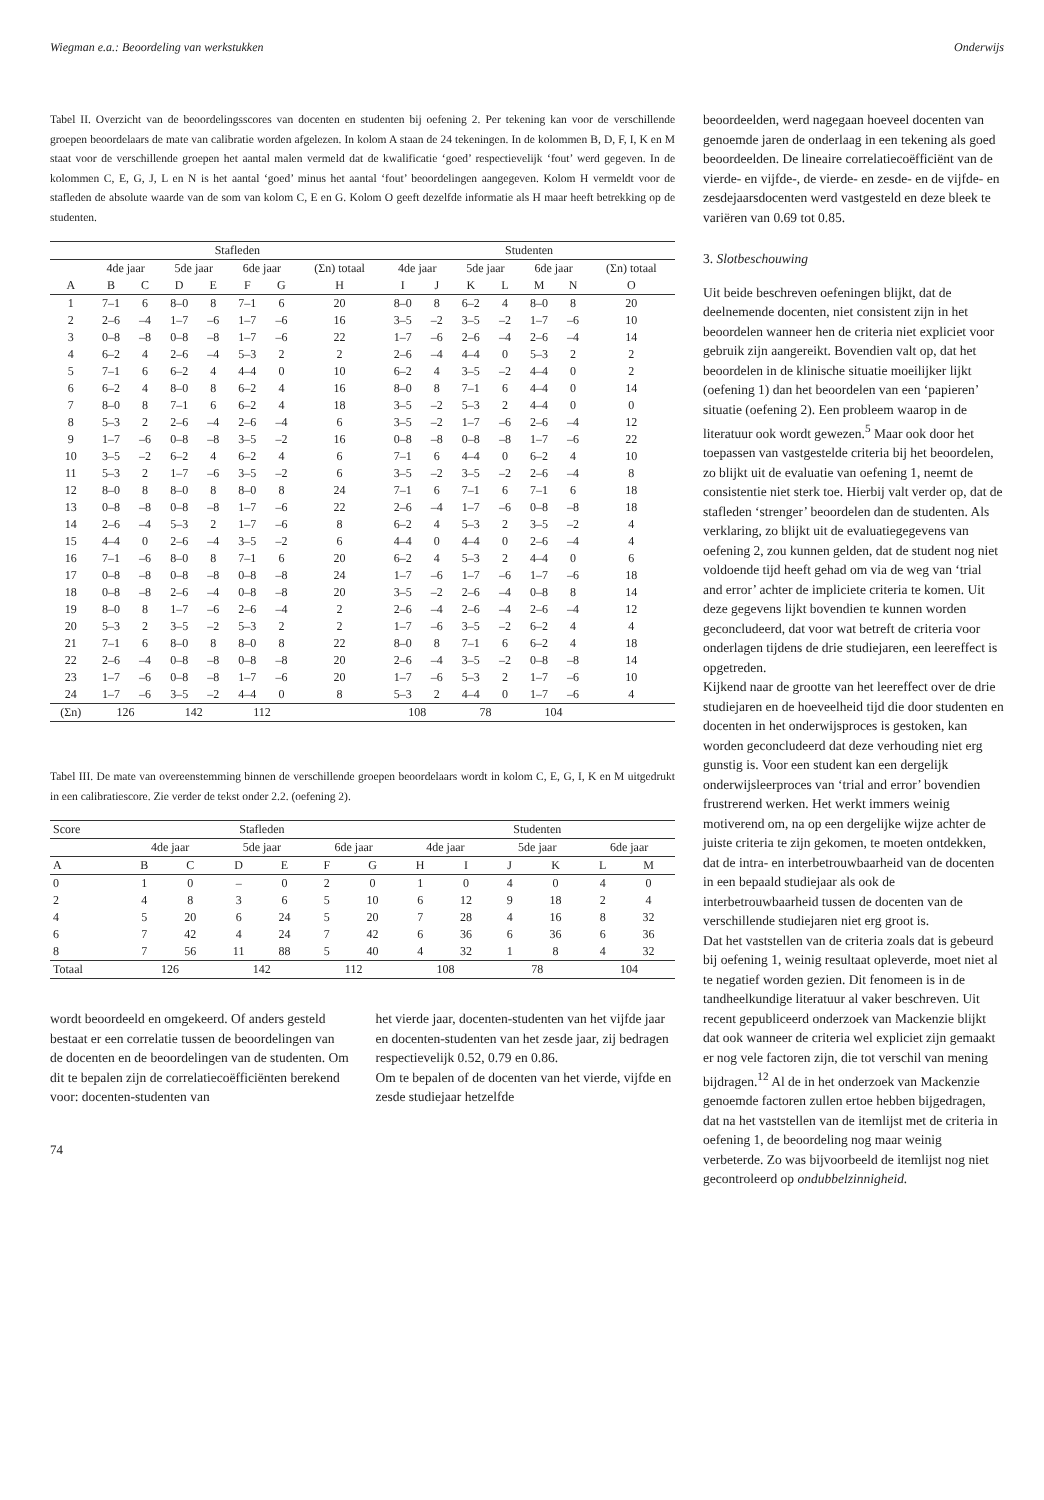Wiegman e.a.: Beoordeling van werkstukken Onderwijs
Tabel II. Overzicht van de beoordelingsscores van docenten en studenten bij oefening 2. Per tekening kan voor de verschillende groepen beoordelaars de mate van calibratie worden afgelezen. In kolom A staan de 24 tekeningen. In de kolommen B, D, F, I, K en M staat voor de verschillende groepen het aantal malen vermeld dat de kwalificatie ‘goed’ respectievelijk ‘fout’ werd gegeven. In de kolommen C, E, G, J, L en N is het aantal ‘goed’ minus het aantal ‘fout’ beoordelingen aangegeven. Kolom H vermeldt voor de stafleden de absolute waarde van de som van kolom C, E en G. Kolom O geeft dezelfde informatie als H maar heeft betrekking op de studenten.
| | Stafleden | | | | | | | Studenten | | | | | | |
| --- | --- | --- | --- | --- | --- | --- | --- | --- | --- | --- | --- | --- | --- | --- |
| | 4de jaar | | 5de jaar | | 6de jaar | | (Σn) totaal | 4de jaar | | 5de jaar | | 6de jaar | | (Σn) totaal |
| A | B | C | D | E | F | G | H | I | J | K | L | M | N | O |
| 1 | 7–1 | 6 | 8–0 | 8 | 7–1 | 6 | 20 | 8–0 | 8 | 6–2 | 4 | 8–0 | 8 | 20 |
| 2 | 2–6 | –4 | 1–7 | –6 | 1–7 | –6 | 16 | 3–5 | –2 | 3–5 | –2 | 1–7 | –6 | 10 |
| 3 | 0–8 | –8 | 0–8 | –8 | 1–7 | –6 | 22 | 1–7 | –6 | 2–6 | –4 | 2–6 | –4 | 14 |
| 4 | 6–2 | 4 | 2–6 | –4 | 5–3 | 2 | 2 | 2–6 | –4 | 4–4 | 0 | 5–3 | 2 | 2 |
| 5 | 7–1 | 6 | 6–2 | 4 | 4–4 | 0 | 10 | 6–2 | 4 | 3–5 | –2 | 4–4 | 0 | 2 |
| 6 | 6–2 | 4 | 8–0 | 8 | 6–2 | 4 | 16 | 8–0 | 8 | 7–1 | 6 | 4–4 | 0 | 14 |
| 7 | 8–0 | 8 | 7–1 | 6 | 6–2 | 4 | 18 | 3–5 | –2 | 5–3 | 2 | 4–4 | 0 | 0 |
| 8 | 5–3 | 2 | 2–6 | –4 | 2–6 | –4 | 6 | 3–5 | –2 | 1–7 | –6 | 2–6 | –4 | 12 |
| 9 | 1–7 | –6 | 0–8 | –8 | 3–5 | –2 | 16 | 0–8 | –8 | 0–8 | –8 | 1–7 | –6 | 22 |
| 10 | 3–5 | –2 | 6–2 | 4 | 6–2 | 4 | 6 | 7–1 | 6 | 4–4 | 0 | 6–2 | 4 | 10 |
| 11 | 5–3 | 2 | 1–7 | –6 | 3–5 | –2 | 6 | 3–5 | –2 | 3–5 | –2 | 2–6 | –4 | 8 |
| 12 | 8–0 | 8 | 8–0 | 8 | 8–0 | 8 | 24 | 7–1 | 6 | 7–1 | 6 | 7–1 | 6 | 18 |
| 13 | 0–8 | –8 | 0–8 | –8 | 1–7 | –6 | 22 | 2–6 | –4 | 1–7 | –6 | 0–8 | –8 | 18 |
| 14 | 2–6 | –4 | 5–3 | 2 | 1–7 | –6 | 8 | 6–2 | 4 | 5–3 | 2 | 3–5 | –2 | 4 |
| 15 | 4–4 | 0 | 2–6 | –4 | 3–5 | –2 | 6 | 4–4 | 0 | 4–4 | 0 | 2–6 | –4 | 4 |
| 16 | 7–1 | –6 | 8–0 | 8 | 7–1 | 6 | 20 | 6–2 | 4 | 5–3 | 2 | 4–4 | 0 | 6 |
| 17 | 0–8 | –8 | 0–8 | –8 | 0–8 | –8 | 24 | 1–7 | –6 | 1–7 | –6 | 1–7 | –6 | 18 |
| 18 | 0–8 | –8 | 2–6 | –4 | 0–8 | –8 | 20 | 3–5 | –2 | 2–6 | –4 | 0–8 | 8 | 14 |
| 19 | 8–0 | 8 | 1–7 | –6 | 2–6 | –4 | 2 | 2–6 | –4 | 2–6 | –4 | 2–6 | –4 | 12 |
| 20 | 5–3 | 2 | 3–5 | –2 | 5–3 | 2 | 2 | 1–7 | –6 | 3–5 | –2 | 6–2 | 4 | 4 |
| 21 | 7–1 | 6 | 8–0 | 8 | 8–0 | 8 | 22 | 8–0 | 8 | 7–1 | 6 | 6–2 | 4 | 18 |
| 22 | 2–6 | –4 | 0–8 | –8 | 0–8 | –8 | 20 | 2–6 | –4 | 3–5 | –2 | 0–8 | –8 | 14 |
| 23 | 1–7 | –6 | 0–8 | –8 | 1–7 | –6 | 20 | 1–7 | –6 | 5–3 | 2 | 1–7 | –6 | 10 |
| 24 | 1–7 | –6 | 3–5 | –2 | 4–4 | 0 | 8 | 5–3 | 2 | 4–4 | 0 | 1–7 | –6 | 4 |
| (Σn) | 126 | | 142 | | 112 | | | 108 | | 78 | | 104 | | |
Tabel III. De mate van overeenstemming binnen de verschillende groepen beoordelaars wordt in kolom C, E, G, I, K en M uitgedrukt in een calibratiescore. Zie verder de tekst onder 2.2. (oefening 2).
| Score | Stafleden | | | | | | Studenten | | | | | |
| --- | --- | --- | --- | --- | --- | --- | --- | --- | --- | --- | --- | --- |
| | 4de jaar | | 5de jaar | | 6de jaar | | 4de jaar | | 5de jaar | | 6de jaar | |
| A | B | C | D | E | F | G | H | I | J | K | L | M |
| 0 | 1 | 0 | – | 0 | 2 | 0 | 1 | 0 | 4 | 0 | 4 | 0 |
| 2 | 4 | 8 | 3 | 6 | 5 | 10 | 6 | 12 | 9 | 18 | 2 | 4 |
| 4 | 5 | 20 | 6 | 24 | 5 | 20 | 7 | 28 | 4 | 16 | 8 | 32 |
| 6 | 7 | 42 | 4 | 24 | 7 | 42 | 6 | 36 | 6 | 36 | 6 | 36 |
| 8 | 7 | 56 | 11 | 88 | 5 | 40 | 4 | 32 | 1 | 8 | 4 | 32 |
| Totaal | 126 | | 142 | | 112 | | 108 | | 78 | | 104 | |
wordt beoordeeld en omgekeerd. Of anders gesteld bestaat er een correlatie tussen de beoordelingen van de docenten en de beoordelingen van de studenten. Om dit te bepalen zijn de correlatiecoëfficiënten berekend voor: docenten-studenten van
het vierde jaar, docenten-studenten van het vijfde jaar en docenten-studenten van het zesde jaar, zij bedragen respectievelijk 0.52, 0.79 en 0.86.
Om te bepalen of de docenten van het vierde, vijfde en zesde studiejaar hetzelfde
74
beoordeelden, werd nagegaan hoeveel docenten van genoemde jaren de onderlaag in een tekening als goed beoordeelden. De lineaire correlatiecoëfficiënt van de vierde- en vijfde-, de vierde- en zesde- en de vijfde- en zesdejaarsdocenten werd vastgesteld en deze bleek te variëren van 0.69 tot 0.85.
3. Slotbeschouwing
Uit beide beschreven oefeningen blijkt, dat de deelnemende docenten, niet consistent zijn in het beoordelen wanneer hen de criteria niet expliciet voor gebruik zijn aangereikt. Bovendien valt op, dat het beoordelen in de klinische situatie moeilijker lijkt (oefening 1) dan het beoordelen van een ‘papieren’ situatie (oefening 2). Een probleem waarop in de literatuur ook wordt gewezen.<sup>5</sup> Maar ook door het toepassen van vastgestelde criteria bij het beoordelen, zo blijkt uit de evaluatie van oefening 1, neemt de consistentie niet sterk toe. Hierbij valt verder op, dat de stafleden ‘strenger’ beoordelen dan de studenten. Als verklaring, zo blijkt uit de evaluatiegegevens van oefening 2, zou kunnen gelden, dat de student nog niet voldoende tijd heeft gehad om via de weg van ‘trial and error’ achter de impliciete criteria te komen. Uit deze gegevens lijkt bovendien te kunnen worden geconcludeerd, dat voor wat betreft de criteria voor onderlagen tijdens de drie studiejaren, een leereffect is opgetreden.
Kijkend naar de grootte van het leereffect over de drie studiejaren en de hoeveelheid tijd die door studenten en docenten in het onderwijsproces is gestoken, kan worden geconcludeerd dat deze verhouding niet erg gunstig is. Voor een student kan een dergelijk onderwijsleerproces van ‘trial and error’ bovendien frustrerend werken. Het werkt immers weinig motiverend om, na op een dergelijke wijze achter de juiste criteria te zijn gekomen, te moeten ontdekken, dat de intra- en interbetrouwbaarheid van de docenten in een bepaald studiejaar als ook de interbetrouwbaarheid tussen de docenten van de verschillende studiejaren niet erg groot is.
Dat het vaststellen van de criteria zoals dat is gebeurd bij oefening 1, weinig resultaat opleverde, moet niet al te negatief worden gezien. Dit fenomeen is in de tandheelkundige literatuur al vaker beschreven. Uit recent gepubliceerd onderzoek van Mackenzie blijkt dat ook wanneer de criteria wel expliciet zijn gemaakt er nog vele factoren zijn, die tot verschil van mening bijdragen.<sup>12</sup> Al de in het onderzoek van Mackenzie genoemde factoren zullen ertoe hebben bijgedragen, dat na het vaststellen van de itemlijst met de criteria in oefening 1, de beoordeling nog maar weinig verbeterde. Zo was bijvoorbeeld de itemlijst nog niet gecontroleerd op ondubbelzinnigheid.